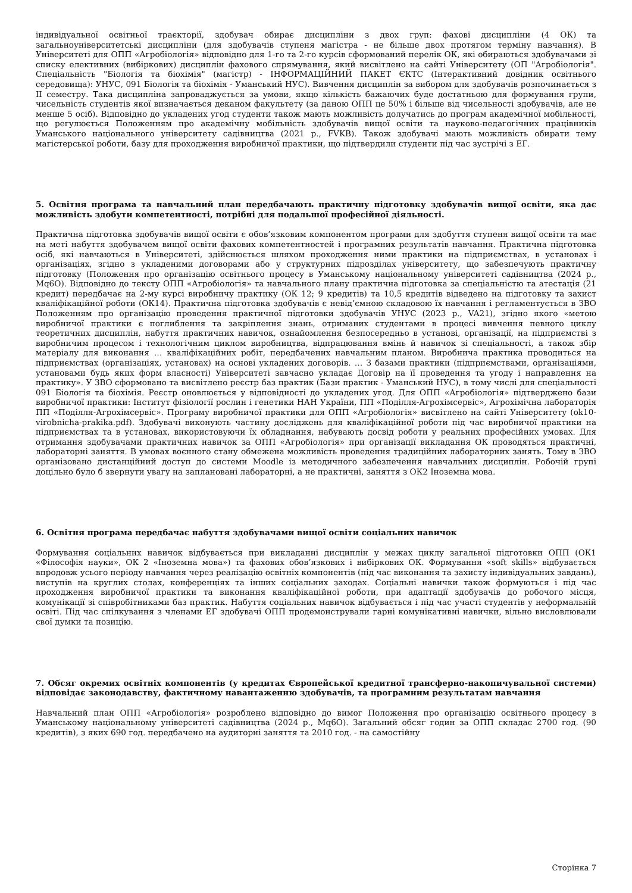індивідуальної освітньої траєкторії, здобувач обирає дисципліни з двох груп: фахові дисципліни (4 ОК) та загальноуніверситетські дисципліни (для здобувачів ступеня магістра - не більше двох протягом терміну навчання). В Університеті для ОПП «Агробіологія» відповідно для 1-го та 2-го курсів сформований перелік ОК, які обираються здобувачами зі списку елективних (вибіркових) дисциплін фахового спрямування, який висвітлено на сайті Університету (ОП "Агробіологія". Спеціальність "Біологія та біохімія" (магістр) - ІНФОРМАЦІЙНИЙ ПАКЕТ ЄКТС (Інтерактивний довідник освітнього середовища): УНУС, 091 Біологія та біохімія - Уманський НУС). Вивчення дисциплін за вибором для здобувачів розпочинається з II семестру. Така дисципліна запроваджується за умови, якщо кількість бажаючих буде достатньою для формування групи, чисельність студентів якої визначається деканом факультету (за даною ОПП це 50% і більше від чисельності здобувачів, але не менше 5 осіб). Відповідно до укладених угод студенти також мають можливість долучатись до програм академічної мобільності, що регулюється Положенням про академічну мобільність здобувачів вищої освіти та науково-педагогічних працівників Уманського національного університету садівництва (2021 р., FVKB). Також здобувачі мають можливість обирати тему магістерської роботи, базу для проходження виробничої практики, що підтвердили студенти під час зустрічі з ЕГ.
5. Освітня програма та навчальний план передбачають практичну підготовку здобувачів вищої освіти, яка дає можливість здобути компетентності, потрібні для подальшої професійної діяльності.
Практична підготовка здобувачів вищої освіти є обов’язковим компонентом програми для здобуття ступеня вищої освіти та має на меті набуття здобувачем вищої освіти фахових компетентностей і програмних результатів навчання. Практична підготовка осіб, які навчаються в Університеті, здійснюється шляхом проходження ними практики на підприємствах, в установах і організаціях, згідно з укладеними договорами або у структурних підрозділах університету, що забезпечують практичну підготовку (Положення про організацію освітнього процесу в Уманському національному університеті садівництва (2024 р., Mq6O). Відповідно до тексту ОПП «Агробіологія» та навчального плану практична підготовка за спеціальністю та атестація (21 кредит) передбачає на 2-му курсі виробничу практику (ОК 12; 9 кредитів) та 10,5 кредитів відведено на підготовку та захист кваліфікаційної роботи (ОК14). Практична підготовка здобувачів є невід’ємною складовою їх навчання і регламентується в ЗВО Положенням про організацію проведення практичної підготовки здобувачів УНУС (2023 р., VA21), згідно якого «метою виробничої практики є поглиблення та закріплення знань, отриманих студентами в процесі вивчення певного циклу теоретичних дисциплін, набуття практичних навичок, ознайомлення безпосередньо в установі, організації, на підприємстві з виробничим процесом і технологічним циклом виробництва, відпрацювання вмінь й навичок зі спеціальності, а також збір матеріалу для виконання … кваліфікаційних робіт, передбачених навчальним планом. Виробнича практика проводиться на підприємствах (організаціях, установах) на основі укладених договорів. … З базами практики (підприємствами, організаціями, установами будь яких форм власності) Університеті завчасно укладає Договір на її проведення та угоду і направлення на практику». У ЗВО сформовано та висвітлено реєстр баз практик (Бази практик - Уманський НУС), в тому числі для спеціальності 091 Біологія та біохімія. Реєстр оновлюється у відповідності до укладених угод. Для ОПП «Агробіологія» підтверджено бази виробничої практики: Інститут фізіології рослин і генетики НАН України, ПП «Поділля-Агрохімсервіс», Агрохімічна лабораторія ПП «Поділля-Агрохімсервіс». Програму виробничої практики для ОПП «Агробіологія» висвітлено на сайті Університету (ok10-virobnicha-prakika.pdf). Здобувачі виконують частину досліджень для кваліфікаційної роботи під час виробничої практики на підприємствах та в установах, використовуючи їх обладнання, набувають досвід роботи у реальних професійних умовах. Для отримання здобувачами практичних навичок за ОПП «Агробіологія» при організації викладання ОК проводяться практичні, лабораторні заняття. В умовах воєнного стану обмежена можливість проведення традиційних лабораторних занять. Тому в ЗВО організовано дистанційний доступ до системи Moodle із методичного забезпечення навчальних дисциплін. Робочій групі доцільно було б звернути увагу на заплановані лабораторні, а не практичні, заняття з ОК2 Іноземна мова.
6. Освітня програма передбачає набуття здобувачами вищої освіти соціальних навичок
Формування соціальних навичок відбувається при викладанні дисциплін у межах циклу загальної підготовки ОПП (ОК1 «Філософія науки», ОК 2 «Іноземна мова») та фахових обов’язкових і вибіркових ОК. Формування «soft skills» відбувається впродовж усього періоду навчання через реалізацію освітніх компонентів (під час виконання та захисту індивідуальних завдань), виступів на круглих столах, конференціях та інших соціальних заходах. Соціальні навички також формуються і під час проходження виробничої практики та виконання кваліфікаційної роботи, при адаптації здобувачів до робочого місця, комунікації зі співробітниками баз практик. Набуття соціальних навичок відбувається і під час участі студентів у неформальній освіті. Під час спілкування з членами ЕГ здобувачі ОПП продемонстрували гарні комунікативні навички, вільно висловлювали свої думки та позицію.
7. Обсяг окремих освітніх компонентів (у кредитах Європейської кредитної трансферно-накопичувальної системи) відповідає законодавству, фактичному навантаженню здобувачів, та програмним результатам навчання
Навчальний план ОПП «Агробіологія» розроблено відповідно до вимог Положення про організацію освітнього процесу в Уманському національному університеті садівництва (2024 р., Mq6O). Загальний обсяг годин за ОПП складає 2700 год. (90 кредитів), з яких 690 год. передбачено на аудиторні заняття та 2010 год. - на самостійну
Сторінка 7